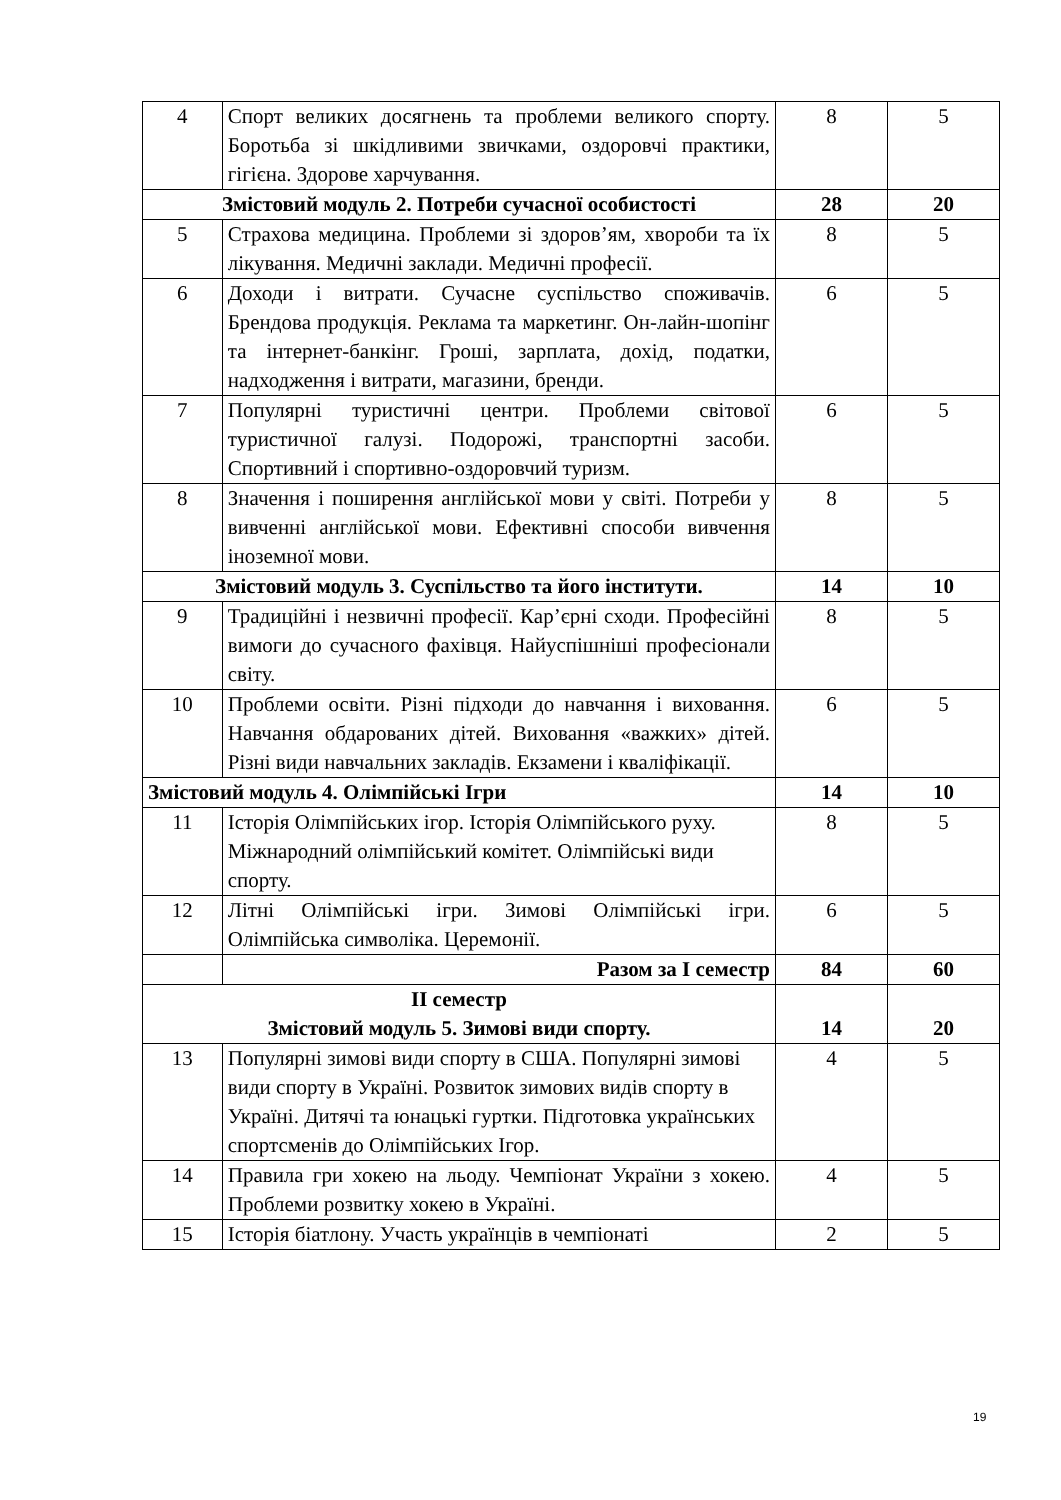| 4 | Спорт великих досягнень та проблеми великого спорту. Боротьба зі шкідливими звичками, оздоровчі практики, гігієна. Здорове харчування. | 8 | 5 |
| Змістовий модуль 2. Потреби сучасної особистості | | 28 | 20 |
| 5 | Страхова медицина. Проблеми зі здоров’ям, хвороби та їх лікування. Медичні заклади. Медичні професії. | 8 | 5 |
| 6 | Доходи і витрати. Сучасне суспільство споживачів. Брендова продукція. Реклама та маркетинг. Он-лайн-шопінг та інтернет-банкінг. Гроші, зарплата, дохід, податки, надходження і витрати, магазини, бренди. | 6 | 5 |
| 7 | Популярні туристичні центри. Проблеми світової туристичної галузі. Подорожі, транспортні засоби. Спортивний і спортивно-оздоровчий туризм. | 6 | 5 |
| 8 | Значення і поширення англійської мови у світі. Потреби у вивченні англійської мови. Ефективні способи вивчення іноземної мови. | 8 | 5 |
| Змістовий модуль 3. Суспільство та його інститути. | | 14 | 10 |
| 9 | Традиційні і незвичні професії. Кар’єрні сходи. Професійні вимоги до сучасного фахівця. Найуспішніші професіонали світу. | 8 | 5 |
| 10 | Проблеми освіти. Різні підходи до навчання і виховання. Навчання обдарованих дітей. Виховання «важких» дітей. Різні види навчальних закладів. Екзамени і кваліфікації. | 6 | 5 |
| Змістовий модуль 4. Олімпійські Ігри | | 14 | 10 |
| 11 | Історія Олімпійських ігор. Історія Олімпійського руху. Міжнародний олімпійський комітет. Олімпійські види спорту. | 8 | 5 |
| 12 | Літні Олімпійські ігри. Зимові Олімпійські ігри. Олімпійська символіка. Церемонії. | 6 | 5 |
| | Разом за І семестр | 84 | 60 |
| ІІ семестр Змістовий модуль 5. Зимові види спорту. | | 14 | 20 |
| 13 | Популярні зимові види спорту в США. Популярні зимові види спорту в Україні. Розвиток зимових видів спорту в Україні. Дитячі та юнацькі гуртки. Підготовка українських спортсменів до Олімпійських Ігор. | 4 | 5 |
| 14 | Правила гри хокею на льоду. Чемпіонат України з хокею. Проблеми розвитку хокею в Україні. | 4 | 5 |
| 15 | Історія біатлону. Участь українців в чемпіонаті | 2 | 5 |
19